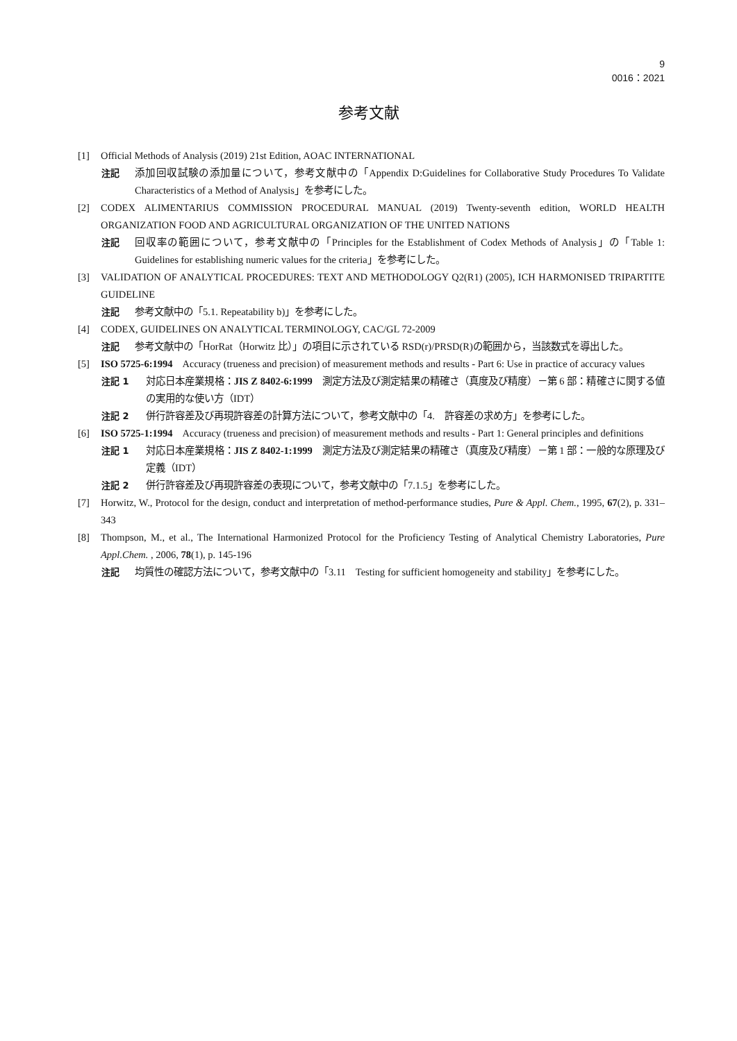9
0016：2021
参考文献
[1] Official Methods of Analysis (2019) 21st Edition, AOAC INTERNATIONAL
注記 添加回収試験の添加量について，参考文献中の「Appendix D:Guidelines for Collaborative Study Procedures To Validate Characteristics of a Method of Analysis」を参考にした。
[2] CODEX ALIMENTARIUS COMMISSION PROCEDURAL MANUAL (2019) Twenty-seventh edition, WORLD HEALTH ORGANIZATION FOOD AND AGRICULTURAL ORGANIZATION OF THE UNITED NATIONS
注記 回収率の範囲について，参考文献中の「Principles for the Establishment of Codex Methods of Analysis」の「Table 1: Guidelines for establishing numeric values for the criteria」を参考にした。
[3] VALIDATION OF ANALYTICAL PROCEDURES: TEXT AND METHODOLOGY Q2(R1) (2005), ICH HARMONISED TRIPARTITE GUIDELINE
注記 参考文献中の「5.1. Repeatability b)」を参考にした。
[4] CODEX, GUIDELINES ON ANALYTICAL TERMINOLOGY, CAC/GL 72-2009
注記 参考文献中の「HorRat（Horwitz 比）」の項目に示されている RSD(r)/PRSD(R)の範囲から，当該数式を導出した。
[5] ISO 5725-6:1994　Accuracy (trueness and precision) of measurement methods and results - Part 6: Use in practice of accuracy values
注記 1 対応日本産業規格：JIS Z 8402-6:1999　測定方法及び測定結果の精確さ（真度及び精度）－第 6 部：精確さに関する値の実用的な使い方（IDT）
注記 2 併行許容差及び再現許容差の計算方法について，参考文献中の「4.　許容差の求め方」を参考にした。
[6] ISO 5725-1:1994　Accuracy (trueness and precision) of measurement methods and results - Part 1: General principles and definitions
注記 1 対応日本産業規格：JIS Z 8402-1:1999　測定方法及び測定結果の精確さ（真度及び精度）－第 1 部：一般的な原理及び定義（IDT）
注記 2 併行許容差及び再現許容差の表現について，参考文献中の「7.1.5」を参考にした。
[7] Horwitz, W., Protocol for the design, conduct and interpretation of method-performance studies, Pure & Appl. Chem., 1995, 67(2), p. 331–343
[8] Thompson, M., et al., The International Harmonized Protocol for the Proficiency Testing of Analytical Chemistry Laboratories, Pure Appl.Chem. , 2006, 78(1), p. 145-196
注記 均質性の確認方法について，参考文献中の「3.11　Testing for sufficient homogeneity and stability」を参考にした。